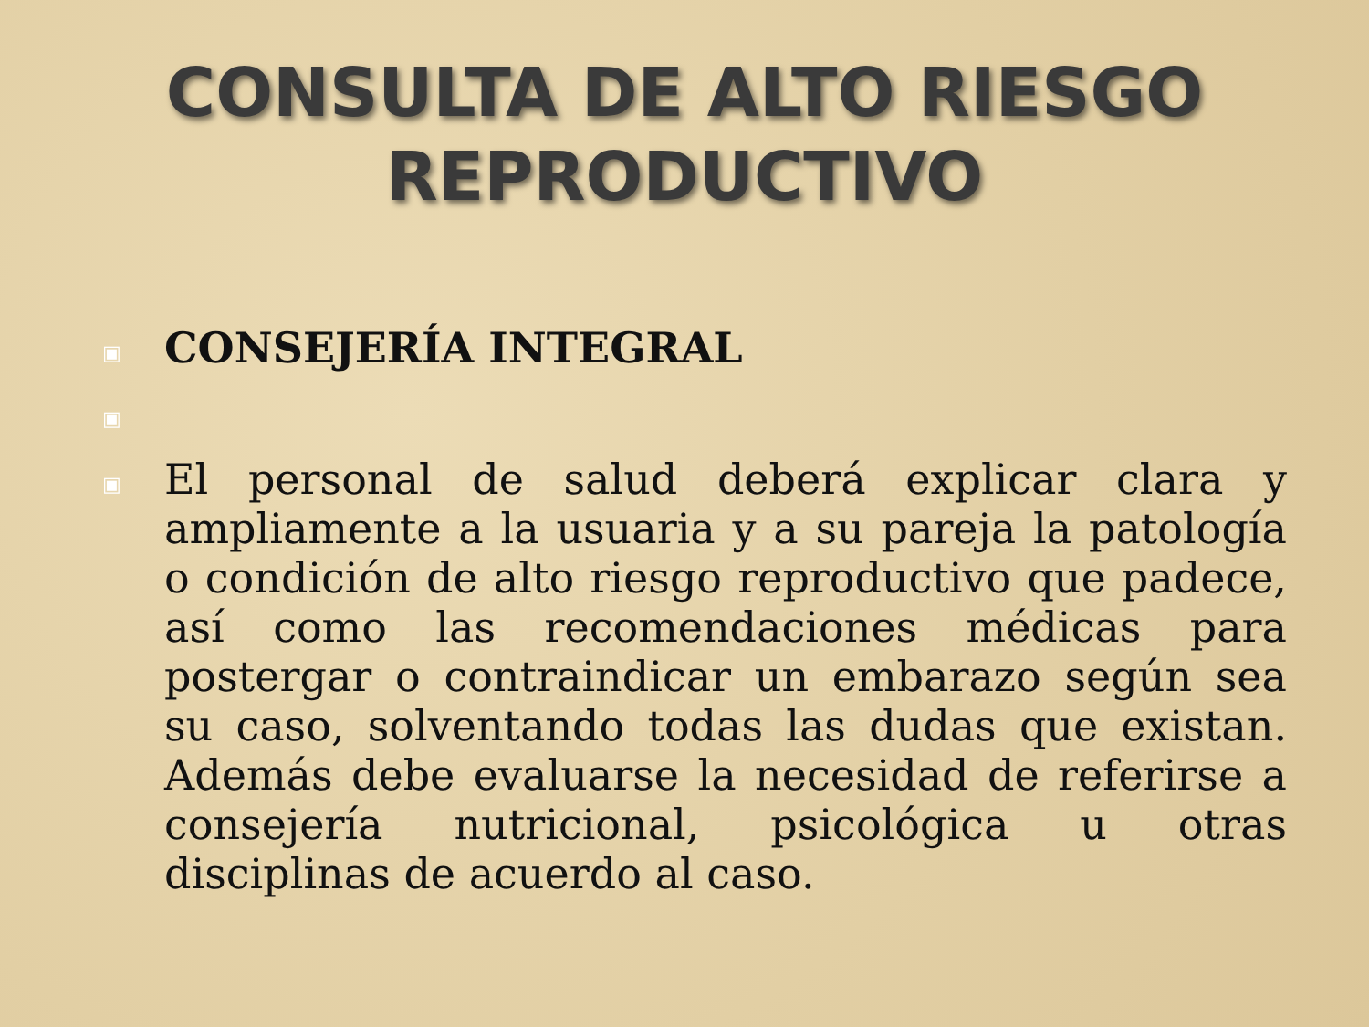CONSULTA DE ALTO RIESGO
REPRODUCTIVO
▣ CONSEJERÍA INTEGRAL
▣
▣ El personal de salud deberá explicar clara y ampliamente a la usuaria y a su pareja la patología o condición de alto riesgo reproductivo que padece, así como las recomendaciones médicas para postergar o contraindicar un embarazo según sea su caso, solventando todas las dudas que existan. Además debe evaluarse la necesidad de referirse a consejería nutricional, psicológica u otras disciplinas de acuerdo al caso.